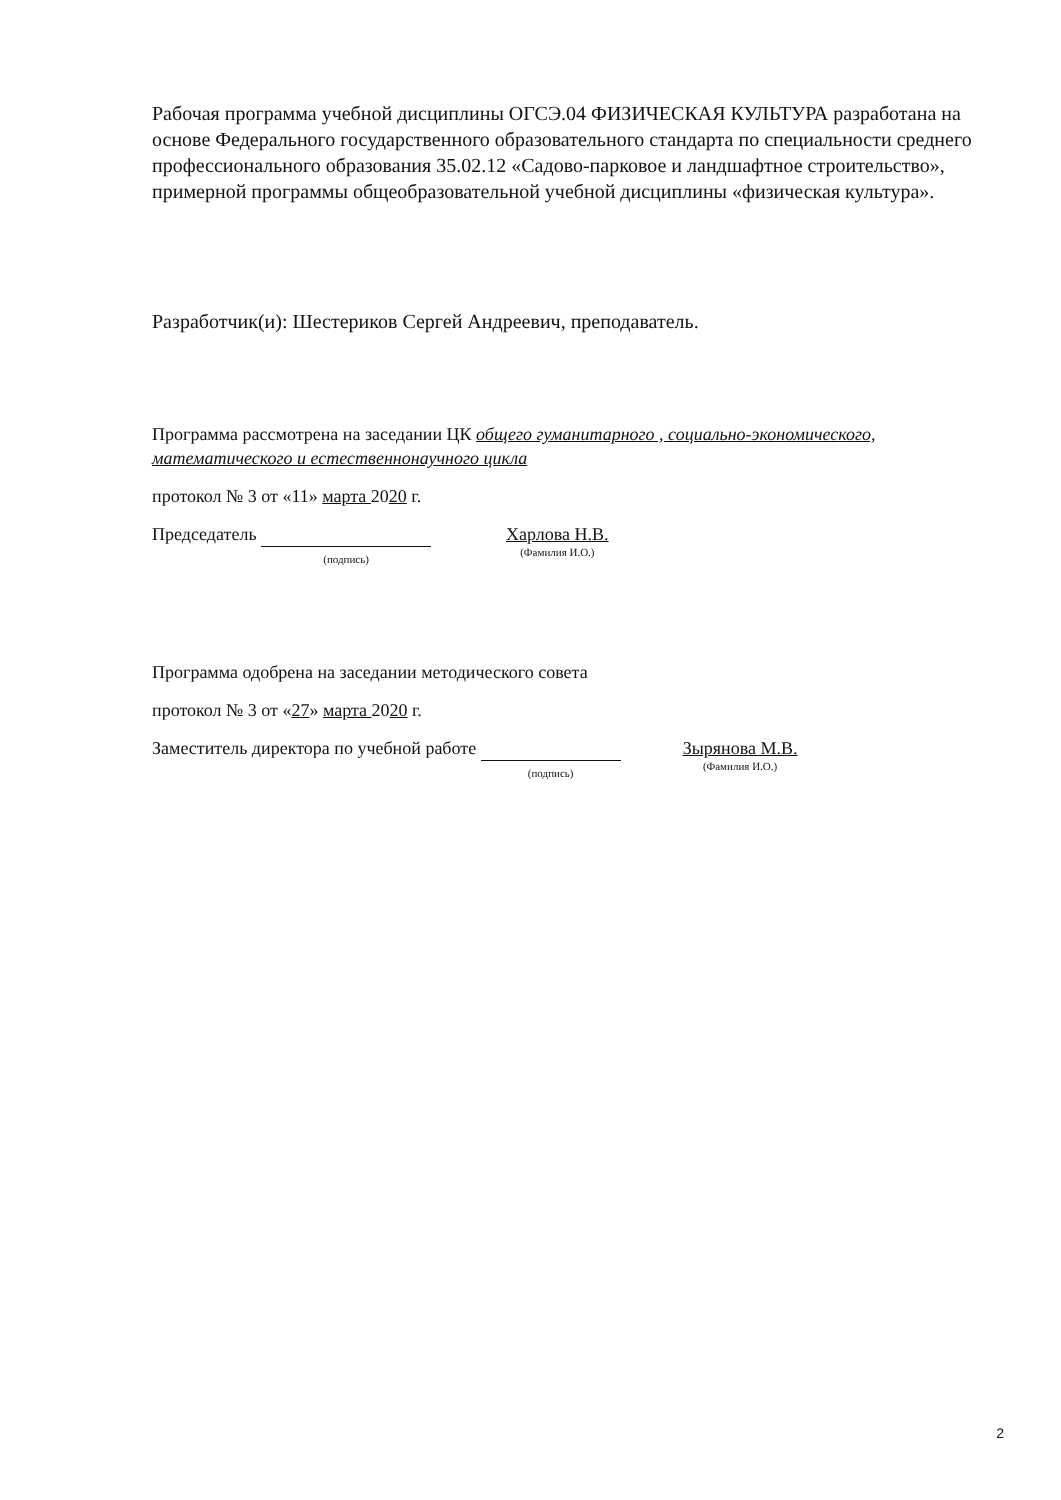Рабочая программа учебной дисциплины ОГСЭ.04 ФИЗИЧЕСКАЯ КУЛЬТУРА разработана на основе Федерального государственного образовательного стандарта по специальности среднего профессионального образования 35.02.12 «Садово-парковое и ландшафтное строительство», примерной программы общеобразовательной учебной дисциплины «физическая культура».
Разработчик(и): Шестериков Сергей Андреевич, преподаватель.
Программа рассмотрена на заседании ЦК общего гуманитарного , социально-экономического, математического и естественнонаучного цикла
протокол № 3 от «11» марта 2020 г.
Председатель
(подпись)
Харлова Н.В.
(Фамилия И.О.)
Программа одобрена на заседании методического совета
протокол № 3 от «27» марта 2020 г.
Заместитель директора по учебной работе
(подпись)
Зырянова М.В.
(Фамилия И.О.)
2